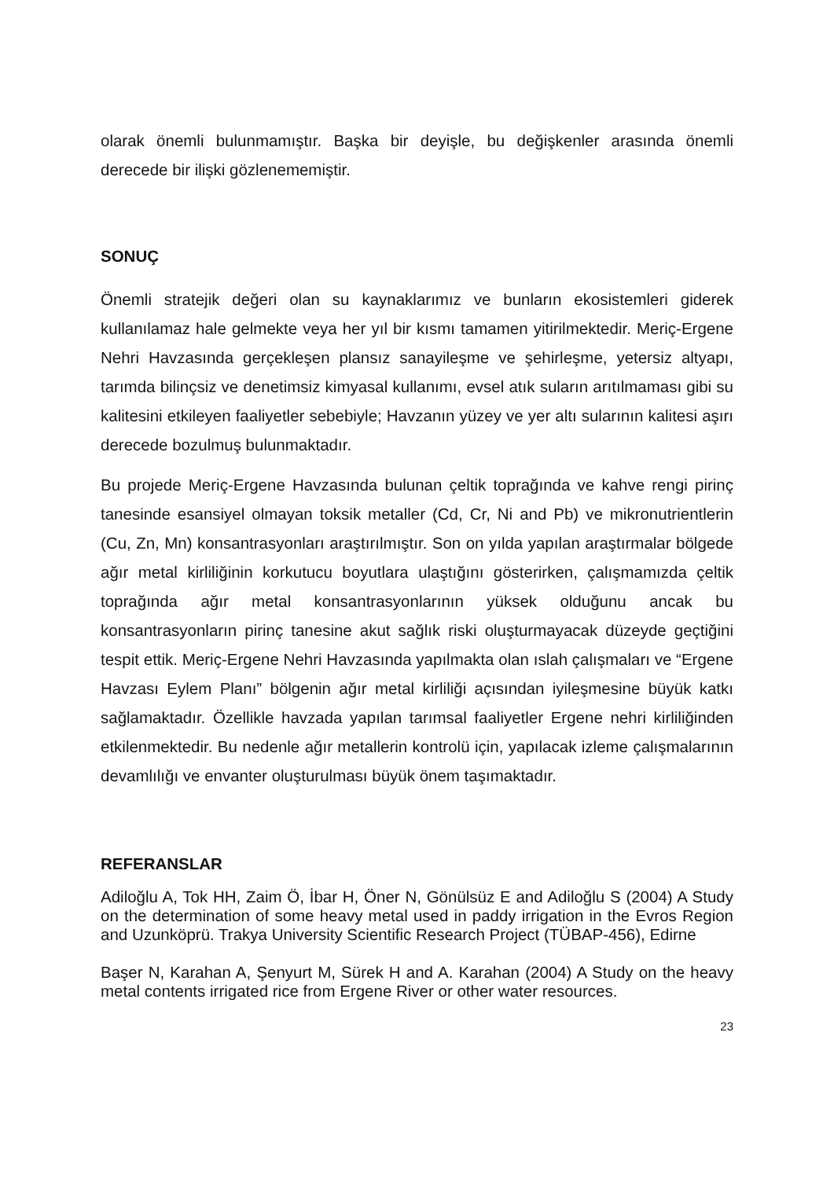olarak önemli bulunmamıştır. Başka bir deyişle, bu değişkenler arasında önemli derecede bir ilişki gözlenememiştir.
SONUÇ
Önemli stratejik değeri olan su kaynaklarımız ve bunların ekosistemleri giderek kullanılamaz hale gelmekte veya her yıl bir kısmı tamamen yitirilmektedir. Meriç-Ergene Nehri Havzasında gerçekleşen plansız sanayileşme ve şehirleşme, yetersiz altyapı, tarımda bilinçsiz ve denetimsiz kimyasal kullanımı, evsel atık suların arıtılmaması gibi su kalitesini etkileyen faaliyetler sebebiyle; Havzanın yüzey ve yer altı sularının kalitesi aşırı derecede bozulmuş bulunmaktadır.
Bu projede Meriç-Ergene Havzasında bulunan çeltik toprağında ve kahve rengi pirinç tanesinde esansiyel olmayan toksik metaller (Cd, Cr, Ni and Pb) ve mikronutrientlerin (Cu, Zn, Mn) konsantrasyonları araştırılmıştır. Son on yılda yapılan araştırmalar bölgede ağır metal kirliliğinin korkutucu boyutlara ulaştığını gösterirken, çalışmamızda çeltik toprağında ağır metal konsantrasyonlarının yüksek olduğunu ancak bu konsantrasyonların pirinç tanesine akut sağlık riski oluşturmayacak düzeyde geçtiğini tespit ettik. Meriç-Ergene Nehri Havzasında yapılmakta olan ıslah çalışmaları ve “Ergene Havzası Eylem Planı” bölgenin ağır metal kirliliği açısından iyileşmesine büyük katkı sağlamaktadır. Özellikle havzada yapılan tarımsal faaliyetler Ergene nehri kirliliğinden etkilenmektedir. Bu nedenle ağır metallerin kontrolü için, yapılacak izleme çalışmalarının devamlılığı ve envanter oluşturulması büyük önem taşımaktadır.
REFERANSLAR
Adiloğlu A, Tok HH, Zaim Ö, İbar H, Öner N, Gönülsüz E and Adiloğlu S (2004) A Study on the determination of some heavy metal used in paddy irrigation in the Evros Region and Uzunköprü. Trakya University Scientific Research Project (TÜBAP-456), Edirne
Başer N, Karahan A, Şenyurt M, Sürek H and A. Karahan (2004) A Study on the heavy metal contents irrigated rice from Ergene River or other water resources.
23